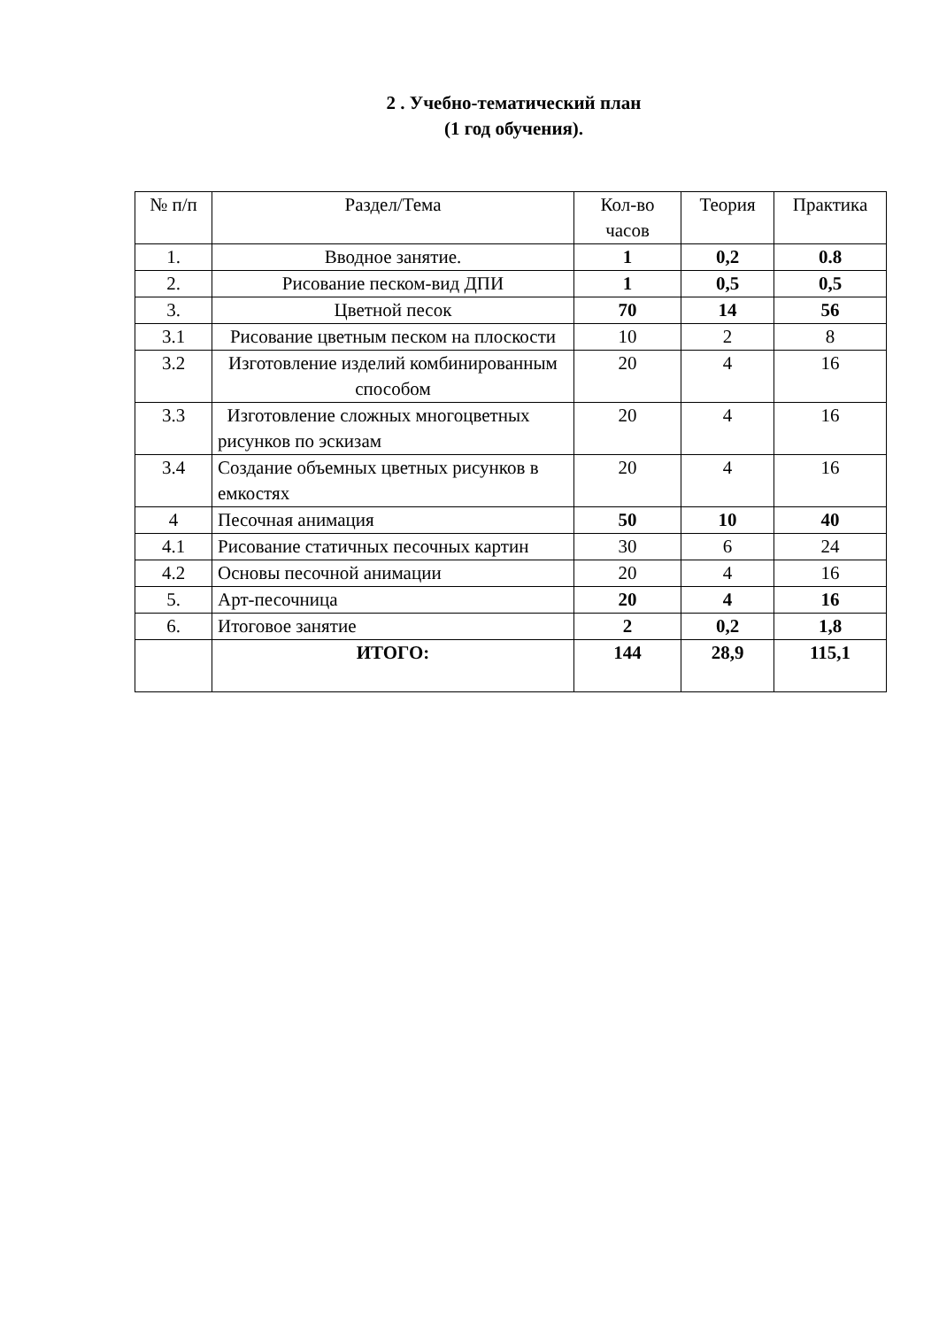2 . Учебно-тематический план
(1 год обучения).
| № п/п | Раздел/Тема | Кол-во часов | Теория | Практика |
| --- | --- | --- | --- | --- |
| 1. | Вводное занятие. | 1 | 0,2 | 0.8 |
| 2. | Рисование песком-вид ДПИ | 1 | 0,5 | 0,5 |
| 3. | Цветной песок | 70 | 14 | 56 |
| 3.1 | Рисование цветным песком на плоскости | 10 | 2 | 8 |
| 3.2 | Изготовление изделий комбинированным способом | 20 | 4 | 16 |
| 3.3 | Изготовление сложных многоцветных рисунков по эскизам | 20 | 4 | 16 |
| 3.4 | Создание объемных цветных рисунков в емкостях | 20 | 4 | 16 |
| 4 | Песочная анимация | 50 | 10 | 40 |
| 4.1 | Рисование статичных песочных картин | 30 | 6 | 24 |
| 4.2 | Основы песочной анимации | 20 | 4 | 16 |
| 5. | Арт-песочница | 20 | 4 | 16 |
| 6. | Итоговое занятие | 2 | 0,2 | 1,8 |
| | ИТОГО: | 144 | 28,9 | 115,1 |